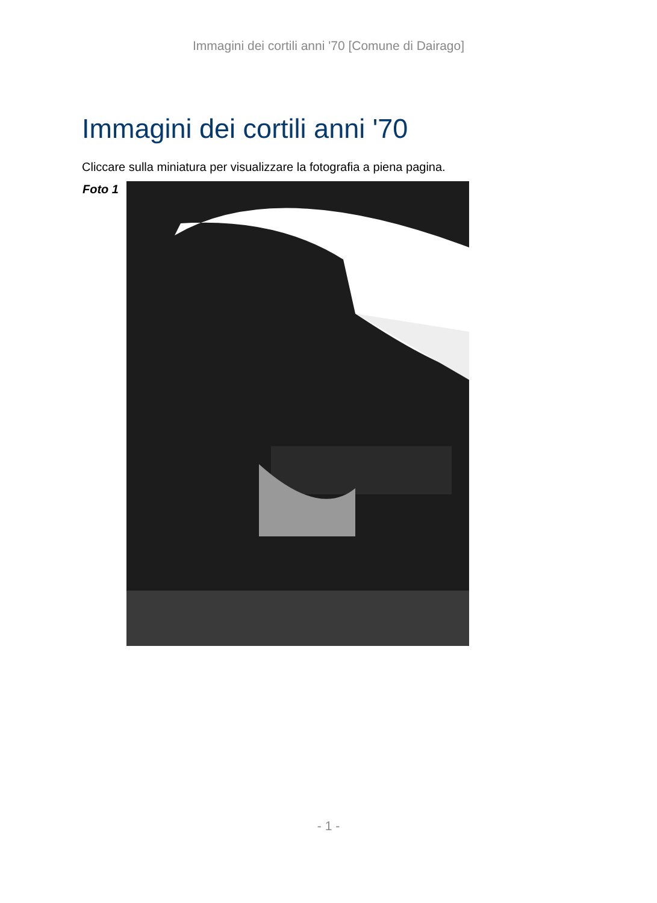Immagini dei cortili anni '70 [Comune di Dairago]
Immagini dei cortili anni '70
Cliccare sulla miniatura per visualizzare la fotografia a piena pagina.
Foto 1
- 1 -